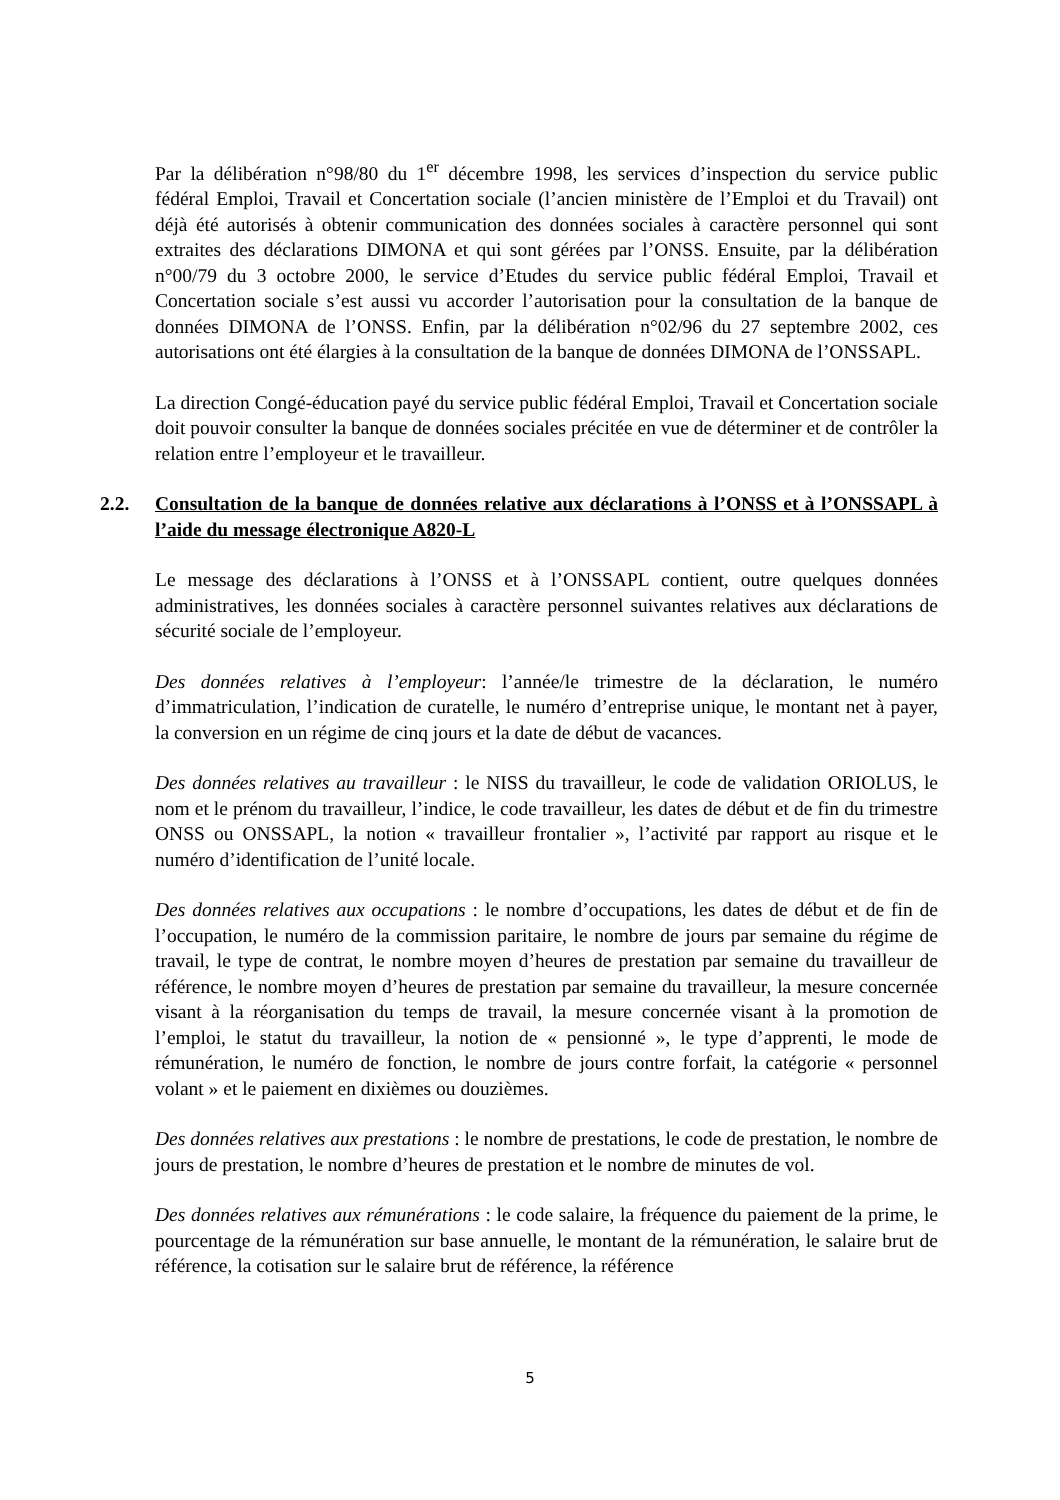Par la délibération n°98/80 du 1<sup>er</sup> décembre 1998, les services d’inspection du service public fédéral Emploi, Travail et Concertation sociale (l’ancien ministère de l’Emploi et du Travail) ont déjà été autorisés à obtenir communication des données sociales à caractère personnel qui sont extraites des déclarations DIMONA et qui sont gérées par l’ONSS. Ensuite, par la délibération n°00/79 du 3 octobre 2000, le service d’Etudes du service public fédéral Emploi, Travail et Concertation sociale s’est aussi vu accorder l’autorisation pour la consultation de la banque de données DIMONA de l’ONSS. Enfin, par la délibération n°02/96 du 27 septembre 2002, ces autorisations ont été élargies à la consultation de la banque de données DIMONA de l’ONSSAPL.
La direction Congé-éducation payé du service public fédéral Emploi, Travail et Concertation sociale doit pouvoir consulter la banque de données sociales précitée en vue de déterminer et de contrôler la relation entre l’employeur et le travailleur.
2.2. Consultation de la banque de données relative aux déclarations à l’ONSS et à l’ONSSAPL à l’aide du message électronique A820-L
Le message des déclarations à l’ONSS et à l’ONSSAPL contient, outre quelques données administratives, les données sociales à caractère personnel suivantes relatives aux déclarations de sécurité sociale de l’employeur.
Des données relatives à l’employeur: l’année/le trimestre de la déclaration, le numéro d’immatriculation, l’indication de curatelle, le numéro d’entreprise unique, le montant net à payer, la conversion en un régime de cinq jours et la date de début de vacances.
Des données relatives au travailleur : le NISS du travailleur, le code de validation ORIOLUS, le nom et le prénom du travailleur, l’indice, le code travailleur, les dates de début et de fin du trimestre ONSS ou ONSSAPL, la notion « travailleur frontalier », l’activité par rapport au risque et le numéro d’identification de l’unité locale.
Des données relatives aux occupations : le nombre d’occupations, les dates de début et de fin de l’occupation, le numéro de la commission paritaire, le nombre de jours par semaine du régime de travail, le type de contrat, le nombre moyen d’heures de prestation par semaine du travailleur de référence, le nombre moyen d’heures de prestation par semaine du travailleur, la mesure concernée visant à la réorganisation du temps de travail, la mesure concernée visant à la promotion de l’emploi, le statut du travailleur, la notion de « pensionné », le type d’apprenti, le mode de rémunération, le numéro de fonction, le nombre de jours contre forfait, la catégorie « personnel volant » et le paiement en dixièmes ou douzièmes.
Des données relatives aux prestations : le nombre de prestations, le code de prestation, le nombre de jours de prestation, le nombre d’heures de prestation et le nombre de minutes de vol.
Des données relatives aux rémunérations : le code salaire, la fréquence du paiement de la prime, le pourcentage de la rémunération sur base annuelle, le montant de la rémunération, le salaire brut de référence, la cotisation sur le salaire brut de référence, la référence
5